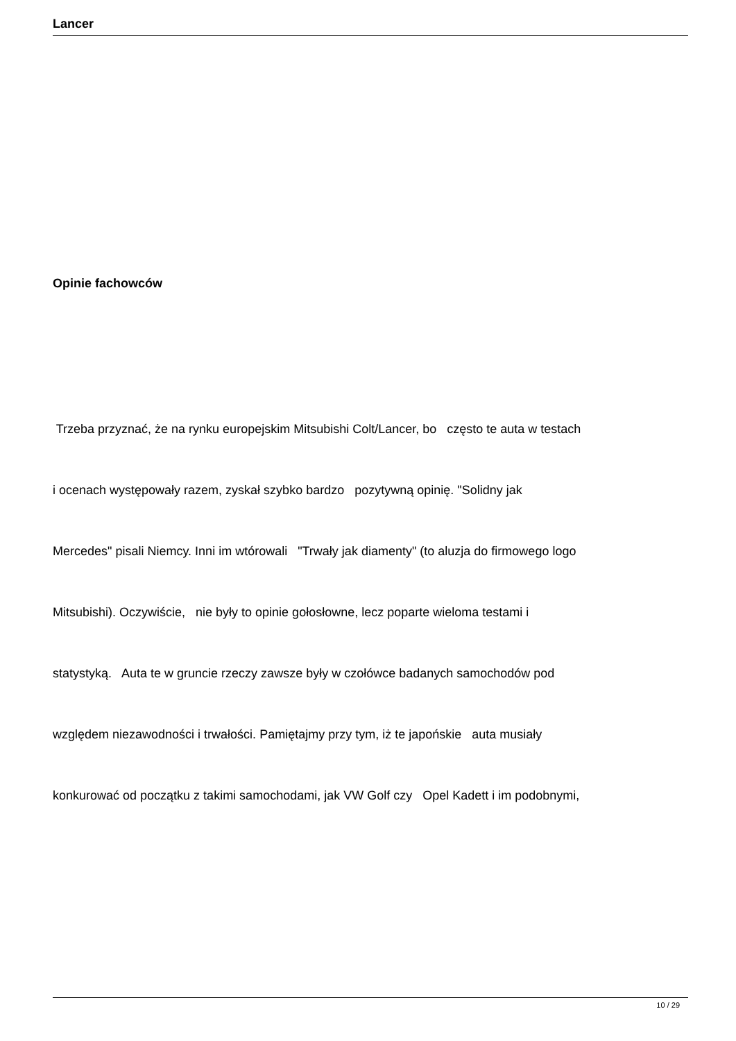Lancer
Opinie fachowców
Trzeba przyznać, że na rynku europejskim Mitsubishi Colt/Lancer, bo często te auta w testach
i ocenach występowały razem, zyskał szybko bardzo pozytywną opinię. "Solidny jak
Mercedes" pisali Niemcy. Inni im wtórowali "Trwały jak diamenty" (to aluzja do firmowego logo
Mitsubishi). Oczywiście, nie były to opinie gołosłowne, lecz poparte wieloma testami i
statystyką. Auta te w gruncie rzeczy zawsze były w czołówce badanych samochodów pod
względem niezawodności i trwałości. Pamiętajmy przy tym, iż te japońskie auta musiały
konkurować od początku z takimi samochodami, jak VW Golf czy Opel Kadett i im podobnymi,
10 / 29